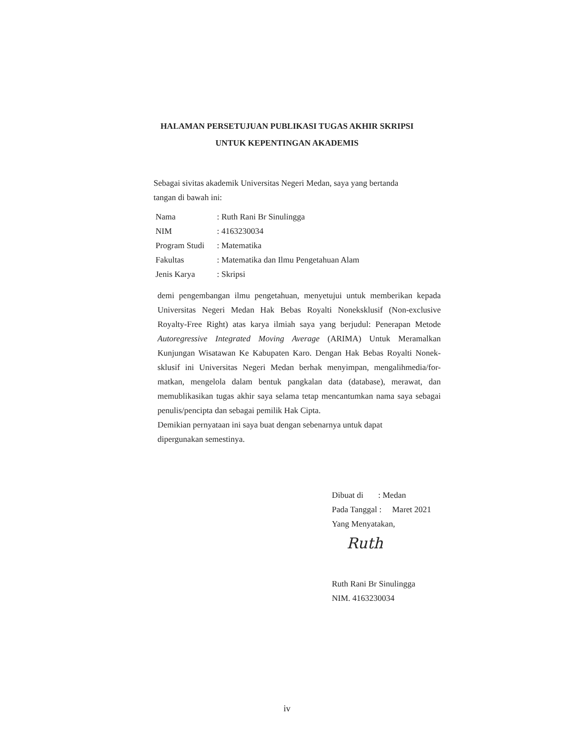HALAMAN PERSETUJUAN PUBLIKASI TUGAS AKHIR SKRIPSI
UNTUK KEPENTINGAN AKADEMIS
Sebagai sivitas akademik Universitas Negeri Medan, saya yang bertanda
tangan di bawah ini:
| Nama | : Ruth Rani Br Sinulingga |
| NIM | : 4163230034 |
| Program Studi | : Matematika |
| Fakultas | : Matematika dan Ilmu Pengetahuan Alam |
| Jenis Karya | : Skripsi |
demi pengembangan ilmu pengetahuan, menyetujui untuk memberikan kepada Universitas Negeri Medan Hak Bebas Royalti Noneksklusif (Non-exclusive Royalty-Free Right) atas karya ilmiah saya yang berjudul: Penerapan Metode Autoregressive Integrated Moving Average (ARIMA) Untuk Meramalkan Kunjungan Wisatawan Ke Kabupaten Karo. Dengan Hak Bebas Royalti Nonek- sklusif ini Universitas Negeri Medan berhak menyimpan, mengalihmedia/for- matkan, mengelola dalam bentuk pangkalan data (database), merawat, dan memublikasikan tugas akhir saya selama tetap mencantumkan nama saya sebagai penulis/pencipta dan sebagai pemilik Hak Cipta.
Demikian pernyataan ini saya buat dengan sebenarnya untuk dapat
dipergunakan semestinya.
Dibuat di : Medan
Pada Tanggal : Maret 2021
Yang Menyatakan,
Ruth
Ruth Rani Br Sinulingga
NIM. 4163230034
iv